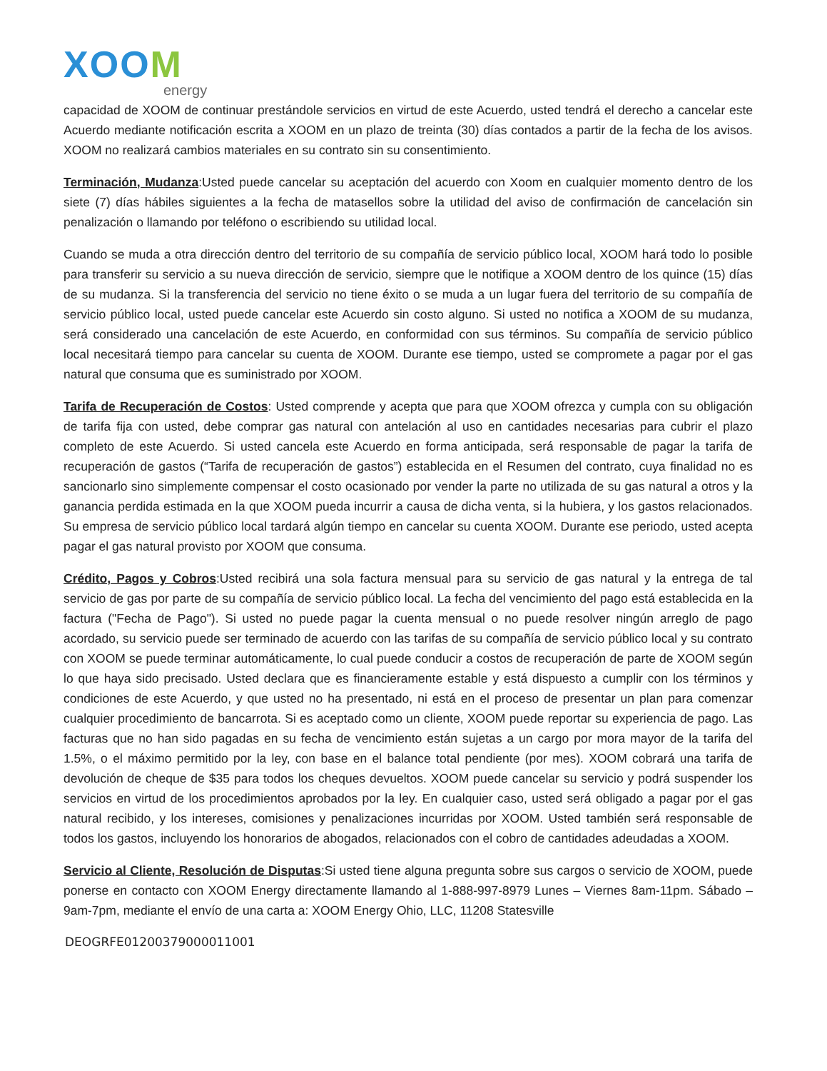XOOM
energy
capacidad de XOOM de continuar prestándole servicios en virtud de este Acuerdo, usted tendrá el derecho a cancelar este Acuerdo mediante notificación escrita a XOOM en un plazo de treinta (30) días contados a partir de la fecha de los avisos. XOOM no realizará cambios materiales en su contrato sin su consentimiento.
Terminación, Mudanza:Usted puede cancelar su aceptación del acuerdo con Xoom en cualquier momento dentro de los siete (7) días hábiles siguientes a la fecha de matasellos sobre la utilidad del aviso de confirmación de cancelación sin penalización o llamando por teléfono o escribiendo su utilidad local.
Cuando se muda a otra dirección dentro del territorio de su compañía de servicio público local, XOOM hará todo lo posible para transferir su servicio a su nueva dirección de servicio, siempre que le notifique a XOOM dentro de los quince (15) días de su mudanza. Si la transferencia del servicio no tiene éxito o se muda a un lugar fuera del territorio de su compañía de servicio público local, usted puede cancelar este Acuerdo sin costo alguno. Si usted no notifica a XOOM de su mudanza, será considerado una cancelación de este Acuerdo, en conformidad con sus términos. Su compañía de servicio público local necesitará tiempo para cancelar su cuenta de XOOM. Durante ese tiempo, usted se compromete a pagar por el gas natural que consuma que es suministrado por XOOM.
Tarifa de Recuperación de Costos: Usted comprende y acepta que para que XOOM ofrezca y cumpla con su obligación de tarifa fija con usted, debe comprar gas natural con antelación al uso en cantidades necesarias para cubrir el plazo completo de este Acuerdo. Si usted cancela este Acuerdo en forma anticipada, será responsable de pagar la tarifa de recuperación de gastos (“Tarifa de recuperación de gastos”) establecida en el Resumen del contrato, cuya finalidad no es sancionarlo sino simplemente compensar el costo ocasionado por vender la parte no utilizada de su gas natural a otros y la ganancia perdida estimada en la que XOOM pueda incurrir a causa de dicha venta, si la hubiera, y los gastos relacionados. Su empresa de servicio público local tardará algún tiempo en cancelar su cuenta XOOM. Durante ese periodo, usted acepta pagar el gas natural provisto por XOOM que consuma.
Crédito, Pagos y Cobros:Usted recibirá una sola factura mensual para su servicio de gas natural y la entrega de tal servicio de gas por parte de su compañía de servicio público local. La fecha del vencimiento del pago está establecida en la factura ("Fecha de Pago"). Si usted no puede pagar la cuenta mensual o no puede resolver ningún arreglo de pago acordado, su servicio puede ser terminado de acuerdo con las tarifas de su compañía de servicio público local y su contrato con XOOM se puede terminar automáticamente, lo cual puede conducir a costos de recuperación de parte de XOOM según lo que haya sido precisado. Usted declara que es financieramente estable y está dispuesto a cumplir con los términos y condiciones de este Acuerdo, y que usted no ha presentado, ni está en el proceso de presentar un plan para comenzar cualquier procedimiento de bancarrota. Si es aceptado como un cliente, XOOM puede reportar su experiencia de pago. Las facturas que no han sido pagadas en su fecha de vencimiento están sujetas a un cargo por mora mayor de la tarifa del 1.5%, o el máximo permitido por la ley, con base en el balance total pendiente (por mes). XOOM cobrará una tarifa de devolución de cheque de $35 para todos los cheques devueltos. XOOM puede cancelar su servicio y podrá suspender los servicios en virtud de los procedimientos aprobados por la ley. En cualquier caso, usted será obligado a pagar por el gas natural recibido, y los intereses, comisiones y penalizaciones incurridas por XOOM. Usted también será responsable de todos los gastos, incluyendo los honorarios de abogados, relacionados con el cobro de cantidades adeudadas a XOOM.
Servicio al Cliente, Resolución de Disputas:Si usted tiene alguna pregunta sobre sus cargos o servicio de XOOM, puede ponerse en contacto con XOOM Energy directamente llamando al 1-888-997-8979 Lunes – Viernes 8am-11pm. Sábado – 9am-7pm, mediante el envío de una carta a: XOOM Energy Ohio, LLC, 11208 Statesville
DEOGRFE01200379000011001